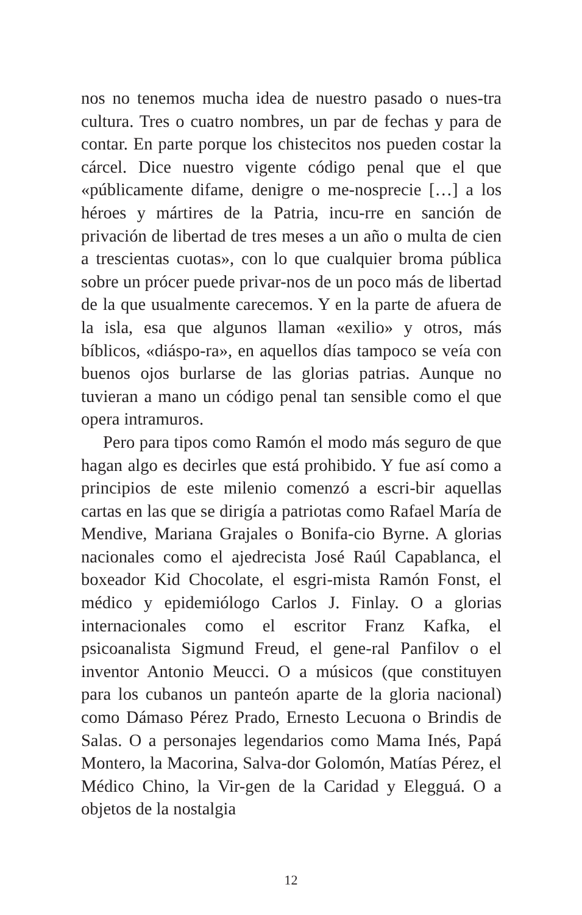nos no tenemos mucha idea de nuestro pasado o nues-tra cultura. Tres o cuatro nombres, un par de fechas y para de contar. En parte porque los chistecitos nos pueden costar la cárcel. Dice nuestro vigente código penal que el que «públicamente difame, denigre o me-nosprecie […] a los héroes y mártires de la Patria, incu-rre en sanción de privación de libertad de tres meses a un año o multa de cien a trescientas cuotas», con lo que cualquier broma pública sobre un prócer puede privar-nos de un poco más de libertad de la que usualmente carecemos. Y en la parte de afuera de la isla, esa que algunos llaman «exilio» y otros, más bíblicos, «diáspo-ra», en aquellos días tampoco se veía con buenos ojos burlarse de las glorias patrias. Aunque no tuvieran a mano un código penal tan sensible como el que opera intramuros.
Pero para tipos como Ramón el modo más seguro de que hagan algo es decirles que está prohibido. Y fue así como a principios de este milenio comenzó a escri-bir aquellas cartas en las que se dirigía a patriotas como Rafael María de Mendive, Mariana Grajales o Bonifa-cio Byrne. A glorias nacionales como el ajedrecista José Raúl Capablanca, el boxeador Kid Chocolate, el esgri-mista Ramón Fonst, el médico y epidemiólogo Carlos J. Finlay. O a glorias internacionales como el escritor Franz Kafka, el psicoanalista Sigmund Freud, el gene-ral Panfilov o el inventor Antonio Meucci. O a músicos (que constituyen para los cubanos un panteón aparte de la gloria nacional) como Dámaso Pérez Prado, Ernesto Lecuona o Brindis de Salas. O a personajes legendarios como Mama Inés, Papá Montero, la Macorina, Salva-dor Golomón, Matías Pérez, el Médico Chino, la Vir-gen de la Caridad y Elegguá. O a objetos de la nostalgia
12